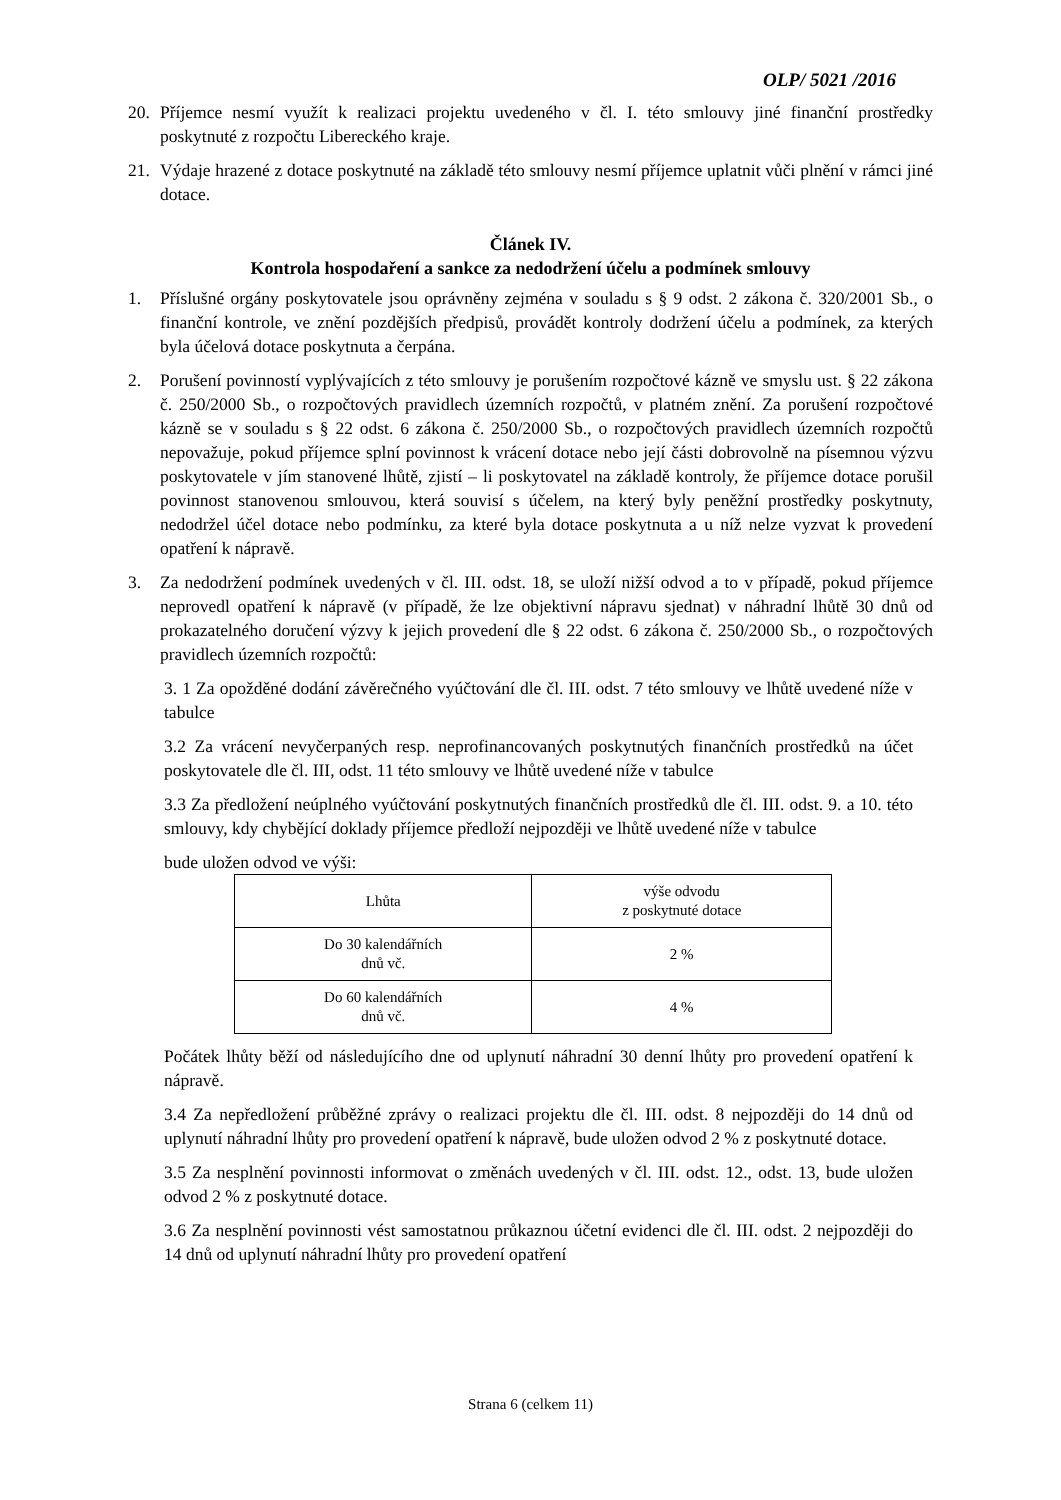OLP/ 5021 /2016
20. Příjemce nesmí využít k realizaci projektu uvedeného v čl. I. této smlouvy jiné finanční prostředky poskytnuté z rozpočtu Libereckého kraje.
21. Výdaje hrazené z dotace poskytnuté na základě této smlouvy nesmí příjemce uplatnit vůči plnění v rámci jiné dotace.
Článek IV.
Kontrola hospodaření a sankce za nedodržení účelu a podmínek smlouvy
1. Příslušné orgány poskytovatele jsou oprávněny zejména v souladu s § 9 odst. 2 zákona č. 320/2001 Sb., o finanční kontrole, ve znění pozdějších předpisů, provádět kontroly dodržení účelu a podmínek, za kterých byla účelová dotace poskytnuta a čerpána.
2. Porušení povinností vyplývajících z této smlouvy je porušením rozpočtové kázně ve smyslu ust. § 22 zákona č. 250/2000 Sb., o rozpočtových pravidlech územních rozpočtů, v platném znění. Za porušení rozpočtové kázně se v souladu s § 22 odst. 6 zákona č. 250/2000 Sb., o rozpočtových pravidlech územních rozpočtů nepovažuje, pokud příjemce splní povinnost k vrácení dotace nebo její části dobrovolně na písemnou výzvu poskytovatele v jím stanovené lhůtě, zjistí – li poskytovatel na základě kontroly, že příjemce dotace porušil povinnost stanovenou smlouvou, která souvisí s účelem, na který byly peněžní prostředky poskytnuty, nedodržel účel dotace nebo podmínku, za které byla dotace poskytnuta a u níž nelze vyzvat k provedení opatření k nápravě.
3. Za nedodržení podmínek uvedených v čl. III. odst. 18, se uloží nižší odvod a to v případě, pokud příjemce neprovedl opatření k nápravě (v případě, že lze objektivní nápravu sjednat) v náhradní lhůtě 30 dnů od prokazatelného doručení výzvy k jejich provedení dle § 22 odst. 6 zákona č. 250/2000 Sb., o rozpočtových pravidlech územních rozpočtů:
3. 1 Za opožděné dodání závěrečného vyúčtování dle čl. III. odst. 7 této smlouvy ve lhůtě uvedené níže v tabulce
3.2 Za vrácení nevyčerpaných resp. neprofinancovaných poskytnutých finančních prostředků na účet poskytovatele dle čl. III, odst. 11 této smlouvy ve lhůtě uvedené níže v tabulce
3.3 Za předložení neúplného vyúčtování poskytnutých finančních prostředků dle čl. III. odst. 9. a 10. této smlouvy, kdy chybějící doklady příjemce předloží nejpozději ve lhůtě uvedené níže v tabulce
bude uložen odvod ve výši:
| Lhůta | výše odvodu z poskytnuté dotace |
| Do 30 kalendářních dnů vč. | 2 % |
| Do 60 kalendářních dnů vč. | 4 % |
Počátek lhůty běží od následujícího dne od uplynutí náhradní 30 denní lhůty pro provedení opatření k nápravě.
3.4 Za nepředložení průběžné zprávy o realizaci projektu dle čl. III. odst. 8 nejpozději do 14 dnů od uplynutí náhradní lhůty pro provedení opatření k nápravě, bude uložen odvod 2 % z poskytnuté dotace.
3.5 Za nesplnění povinnosti informovat o změnách uvedených v čl. III. odst. 12., odst. 13, bude uložen odvod 2 % z poskytnuté dotace.
3.6 Za nesplnění povinnosti vést samostatnou průkaznou účetní evidenci dle čl. III. odst. 2 nejpozději do 14 dnů od uplynutí náhradní lhůty pro provedení opatření
Strana 6 (celkem 11)